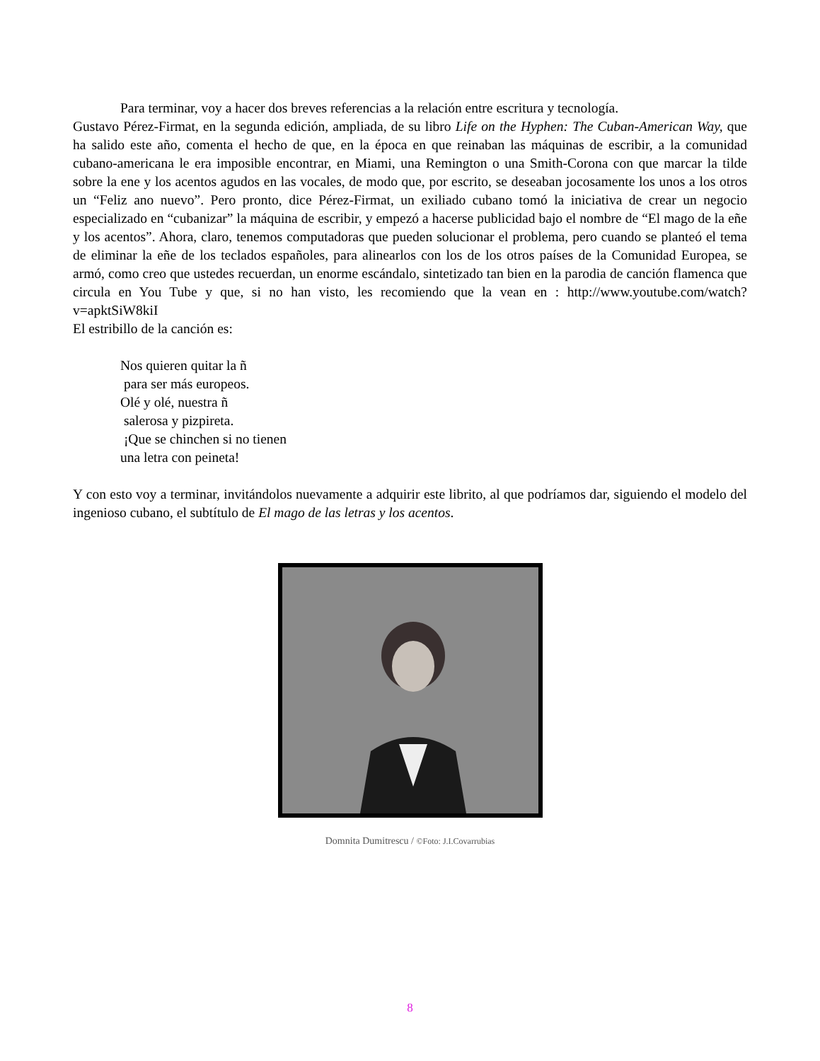Para terminar, voy a hacer dos breves referencias a la relación entre escritura y tecnología.
Gustavo Pérez-Firmat, en la segunda edición, ampliada, de su libro Life on the Hyphen: The Cuban-American Way, que ha salido este año, comenta el hecho de que, en la época en que reinaban las máquinas de escribir, a la comunidad cubano-americana le era imposible encontrar, en Miami, una Remington o una Smith-Corona con que marcar la tilde sobre la ene y los acentos agudos en las vocales, de modo que, por escrito, se deseaban jocosamente los unos a los otros un “Feliz ano nuevo”. Pero pronto, dice Pérez-Firmat, un exiliado cubano tomó la iniciativa de crear un negocio especializado en “cubanizar” la máquina de escribir, y empezó a hacerse publicidad bajo el nombre de “El mago de la eñe y los acentos”. Ahora, claro, tenemos computadoras que pueden solucionar el problema, pero cuando se planteó el tema de eliminar la eñe de los teclados españoles, para alinearlos con los de los otros países de la Comunidad Europea, se armó, como creo que ustedes recuerdan, un enorme escándalo, sintetizado tan bien en la parodia de canción flamenca que circula en You Tube y que, si no han visto, les recomiendo que la vean en : http://www.youtube.com/watch?v=apktSiW8kiI
El estribillo de la canción es:
Nos quieren quitar la ñ
para ser más europeos.
Olé y olé, nuestra ñ
salerosa y pizpireta.
¡Que se chinchen si no tienen
una letra con peineta!
Y con esto voy a terminar, invitándolos nuevamente a adquirir este librito, al que podríamos dar, siguiendo el modelo del ingenioso cubano, el subtítulo de El mago de las letras y los acentos.
Domnita Dumitrescu / ©Foto: J.I.Covarrubias
8